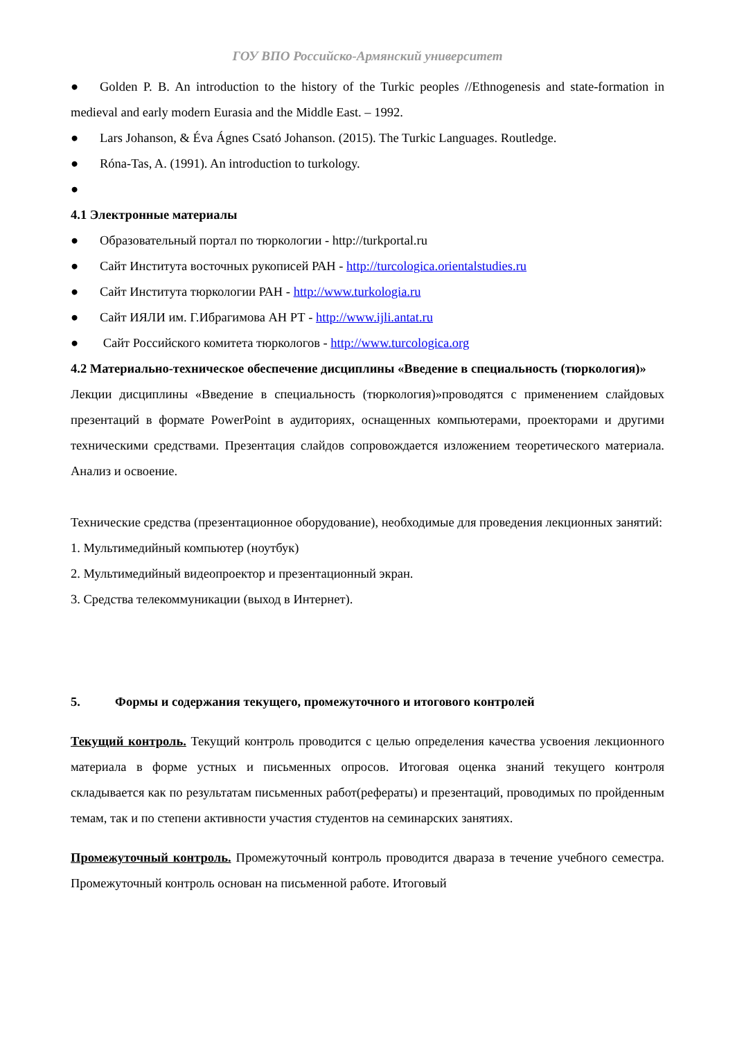ГОУ ВПО Российско-Армянский университет
● Golden P. B. An introduction to the history of the Turkic peoples //Ethnogenesis and state-formation in medieval and early modern Eurasia and the Middle East. – 1992.
● Lars Johanson, & Éva Ágnes Csató Johanson. (2015). The Turkic Languages. Routledge.
● Róna-Tas, A. (1991). An introduction to turkology.
●
4.1 Электронные материалы
● Образовательный портал по тюркологии - http://turkportal.ru
● Сайт Института восточных рукописей РАН - http://turcologica.orientalstudies.ru
● Сайт Института тюркологии РАН - http://www.turkologia.ru
● Сайт ИЯЛИ им. Г.Ибрагимова АН РТ - http://www.ijli.antat.ru
● Сайт Российского комитета тюркологов - http://www.turcologica.org
4.2 Материально-техническое обеспечение дисциплины «Введение в специальность (тюркология)»
Лекции дисциплины «Введение в специальность (тюркология)»проводятся с применением слайдовых презентаций в формате PowerPoint в аудиториях, оснащенных компьютерами, проекторами и другими техническими средствами. Презентация слайдов сопровождается изложением теоретического материала. Анализ и освоение.
Технические средства (презентационное оборудование), необходимые для проведения лекционных занятий:
1. Мультимедийный компьютер (ноутбук)
2. Мультимедийный видеопроектор и презентационный экран.
3. Средства телекоммуникации (выход в Интернет).
5. Формы и содержания текущего, промежуточного и итогового контролей
Текущий контроль. Текущий контроль проводится с целью определения качества усвоения лекционного материала в форме устных и письменных опросов. Итоговая оценка знаний текущего контроля складывается как по результатам письменных работ(рефераты) и презентаций, проводимых по пройденным темам, так и по степени активности участия студентов на семинарских занятиях.
Промежуточный контроль. Промежуточный контроль проводится дваразa в течение учебного семестра. Промежуточный контроль основан на письменной работе. Итоговый